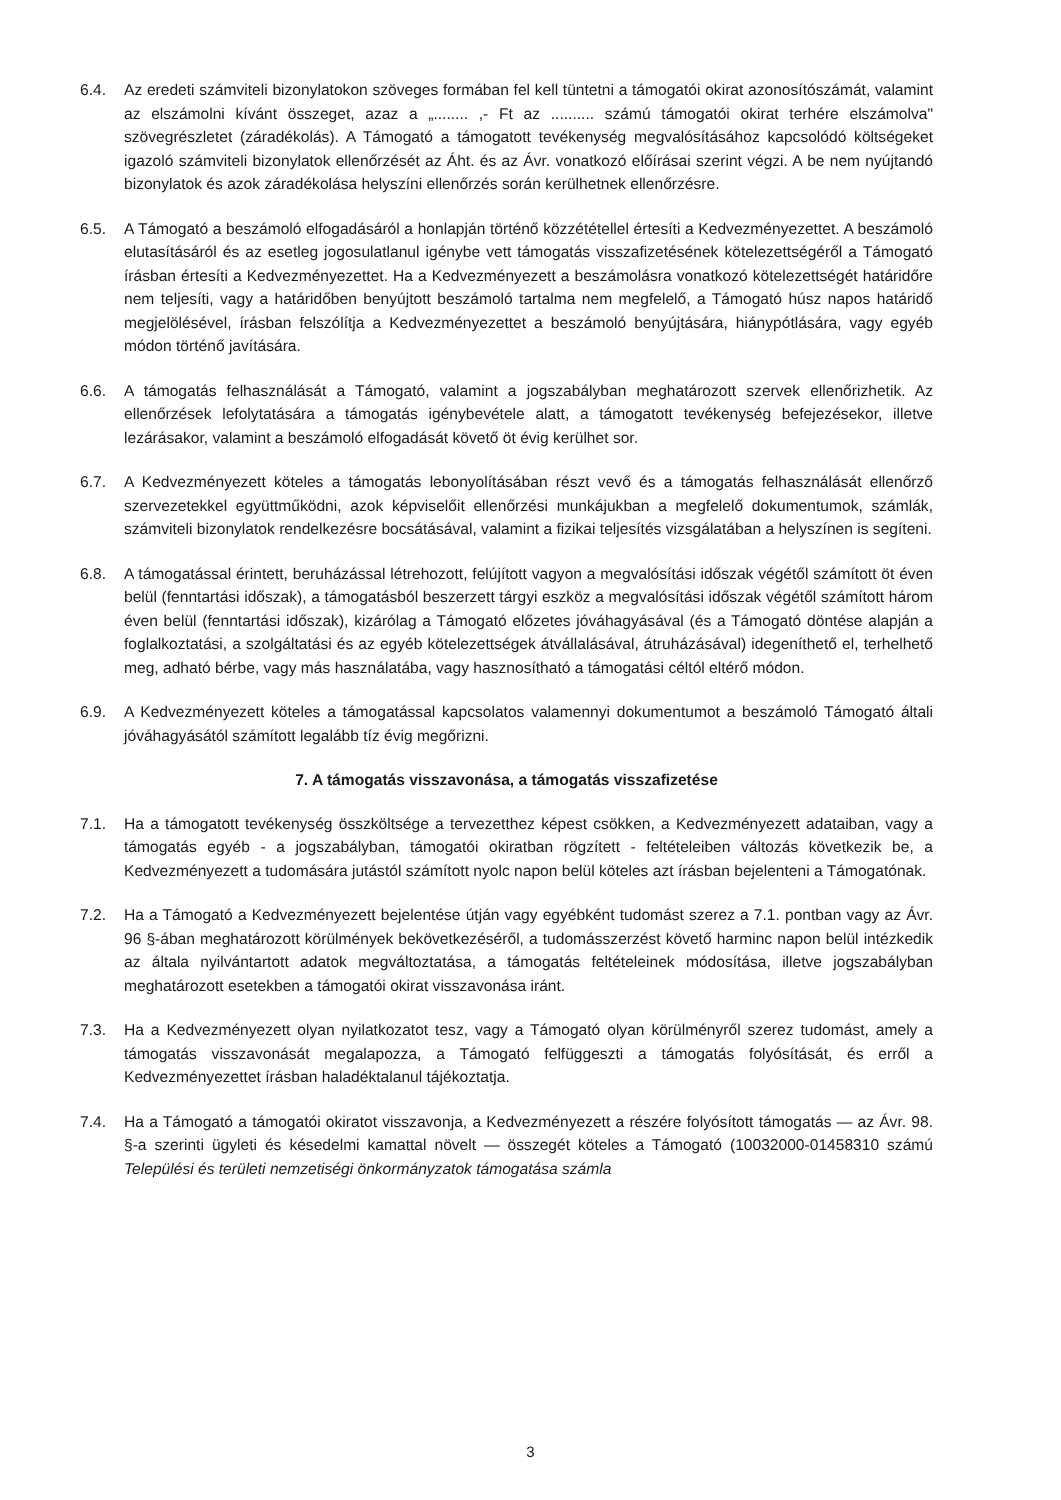6.4. Az eredeti számviteli bizonylatokon szöveges formában fel kell tüntetni a támogatói okirat azonosítószámát, valamint az elszámolni kívánt összeget, azaz a „........ ,- Ft az .......... számú támogatói okirat terhére elszámolva" szövegrészletet (záradékolás). A Támogató a támogatott tevékenység megvalósításához kapcsolódó költségeket igazoló számviteli bizonylatok ellenőrzését az Áht. és az Ávr. vonatkozó előírásai szerint végzi. A be nem nyújtandó bizonylatok és azok záradékolása helyszíni ellenőrzés során kerülhetnek ellenőrzésre.
6.5. A Támogató a beszámoló elfogadásáról a honlapján történő közzététellel értesíti a Kedvezményezettet. A beszámoló elutasításáról és az esetleg jogosulatlanul igénybe vett támogatás visszafizetésének kötelezettségéről a Támogató írásban értesíti a Kedvezményezettet. Ha a Kedvezményezett a beszámolásra vonatkozó kötelezettségét határidőre nem teljesíti, vagy a határidőben benyújtott beszámoló tartalma nem megfelelő, a Támogató húsz napos határidő megjelölésével, írásban felszólítja a Kedvezményezettet a beszámoló benyújtására, hiánypótlására, vagy egyéb módon történő javítására.
6.6. A támogatás felhasználását a Támogató, valamint a jogszabályban meghatározott szervek ellenőrizhetik. Az ellenőrzések lefolytatására a támogatás igénybevétele alatt, a támogatott tevékenység befejezésekor, illetve lezárásakor, valamint a beszámoló elfogadását követő öt évig kerülhet sor.
6.7. A Kedvezményezett köteles a támogatás lebonyolításában részt vevő és a támogatás felhasználását ellenőrző szervezetekkel együttműködni, azok képviselőit ellenőrzési munkájukban a megfelelő dokumentumok, számlák, számviteli bizonylatok rendelkezésre bocsátásával, valamint a fizikai teljesítés vizsgálatában a helyszínen is segíteni.
6.8. A támogatással érintett, beruházással létrehozott, felújított vagyon a megvalósítási időszak végétől számított öt éven belül (fenntartási időszak), a támogatásból beszerzett tárgyi eszköz a megvalósítási időszak végétől számított három éven belül (fenntartási időszak), kizárólag a Támogató előzetes jóváhagyásával (és a Támogató döntése alapján a foglalkoztatási, a szolgáltatási és az egyéb kötelezettségek átvállalásával, átruházásával) idegeníthető el, terhelhető meg, adható bérbe, vagy más használatába, vagy hasznosítható a támogatási céltól eltérő módon.
6.9. A Kedvezményezett köteles a támogatással kapcsolatos valamennyi dokumentumot a beszámoló Támogató általi jóváhagyásától számított legalább tíz évig megőrizni.
7. A támogatás visszavonása, a támogatás visszafizetése
7.1. Ha a támogatott tevékenység összköltsége a tervezetthez képest csökken, a Kedvezményezett adataiban, vagy a támogatás egyéb - a jogszabályban, támogatói okiratban rögzített - feltételeiben változás következik be, a Kedvezményezett a tudomására jutástól számított nyolc napon belül köteles azt írásban bejelenteni a Támogatónak.
7.2. Ha a Támogató a Kedvezményezett bejelentése útján vagy egyébként tudomást szerez a 7.1. pontban vagy az Ávr. 96 §-ában meghatározott körülmények bekövetkezéséről, a tudomásszerzést követő harminc napon belül intézkedik az általa nyilvántartott adatok megváltoztatása, a támogatás feltételeinek módosítása, illetve jogszabályban meghatározott esetekben a támogatói okirat visszavonása iránt.
7.3. Ha a Kedvezményezett olyan nyilatkozatot tesz, vagy a Támogató olyan körülményről szerez tudomást, amely a támogatás visszavonását megalapozza, a Támogató felfüggeszti a támogatás folyósítását, és erről a Kedvezményezettet írásban haladéktalanul tájékoztatja.
7.4. Ha a Támogató a támogatói okiratot visszavonja, a Kedvezményezett a részére folyósított támogatás — az Ávr. 98. §-a szerinti ügyleti és késedelmi kamattal növelt — összegét köteles a Támogató (10032000-01458310 számú Települési és területi nemzetiségi önkormányzatok támogatása számla
3